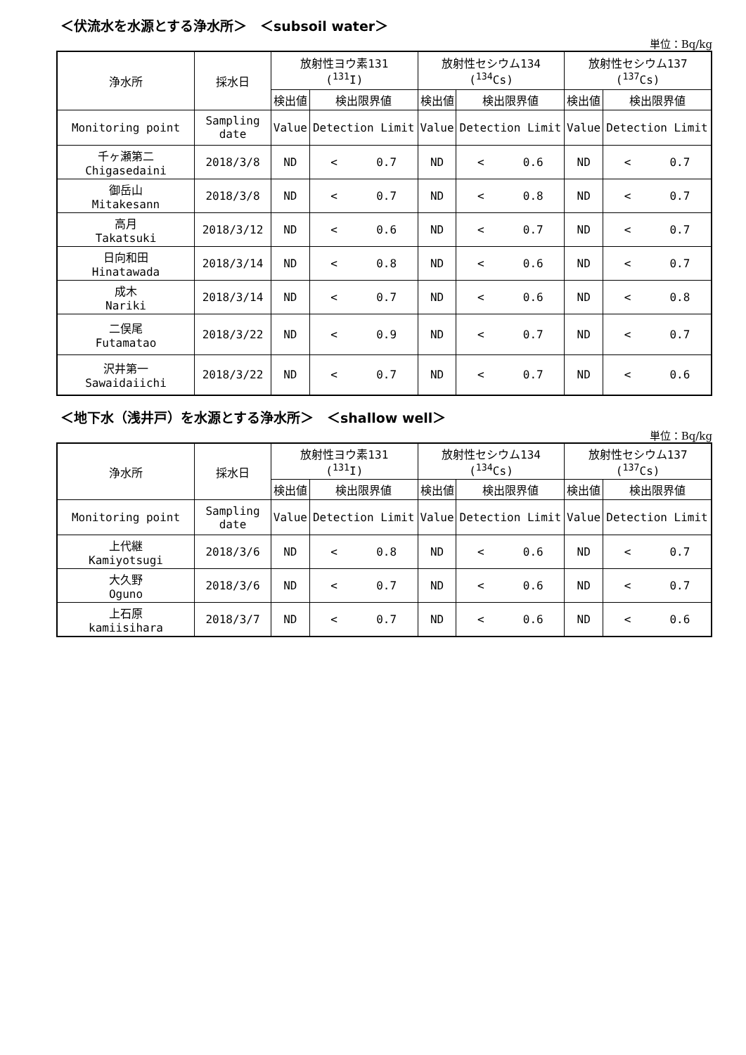＜伏流水を水源とする浄水所＞　＜subsoil water＞
単位：Bq/kg
| 浄水所 | 採水日 | 放射性ヨウ素131 (<sup>131</sup>I) | | 放射性セシウム134 (<sup>134</sup>Cs) | | 放射性セシウム137 (<sup>137</sup>Cs) | |
| --- | --- | --- | --- | --- | --- | --- | --- |
| | | 検出値 | 検出限界値 | 検出値 | 検出限界値 | 検出値 | 検出限界値 |
| Monitoring point | Sampling date | Value | Detection Limit | Value | Detection Limit | Value | Detection Limit |
| 千ヶ瀬第二 Chigasedaini | 2018/3/8 | ND | < 0.7 | ND | < 0.6 | ND | < 0.7 |
| 御岳山 Mitakesann | 2018/3/8 | ND | < 0.7 | ND | < 0.8 | ND | < 0.7 |
| 高月 Takatsuki | 2018/3/12 | ND | < 0.6 | ND | < 0.7 | ND | < 0.7 |
| 日向和田 Hinatawada | 2018/3/14 | ND | < 0.8 | ND | < 0.6 | ND | < 0.7 |
| 成木 Nariki | 2018/3/14 | ND | < 0.7 | ND | < 0.6 | ND | < 0.8 |
| 二俣尾 Futamatao | 2018/3/22 | ND | < 0.9 | ND | < 0.7 | ND | < 0.7 |
| 沢井第一 Sawaidaiichi | 2018/3/22 | ND | < 0.7 | ND | < 0.7 | ND | < 0.6 |
＜地下水（浅井戸）を水源とする浄水所＞　＜shallow well＞
単位：Bq/kg
| 浄水所 | 採水日 | 放射性ヨウ素131 (<sup>131</sup>I) | | 放射性セシウム134 (<sup>134</sup>Cs) | | 放射性セシウム137 (<sup>137</sup>Cs) | |
| --- | --- | --- | --- | --- | --- | --- | --- |
| | | 検出値 | 検出限界値 | 検出値 | 検出限界値 | 検出値 | 検出限界値 |
| Monitoring point | Sampling date | Value | Detection Limit | Value | Detection Limit | Value | Detection Limit |
| 上代継 Kamiyotsugi | 2018/3/6 | ND | < 0.8 | ND | < 0.6 | ND | < 0.7 |
| 大久野 Oguno | 2018/3/6 | ND | < 0.7 | ND | < 0.6 | ND | < 0.7 |
| 上石原 kamiisihara | 2018/3/7 | ND | < 0.7 | ND | < 0.6 | ND | < 0.6 |